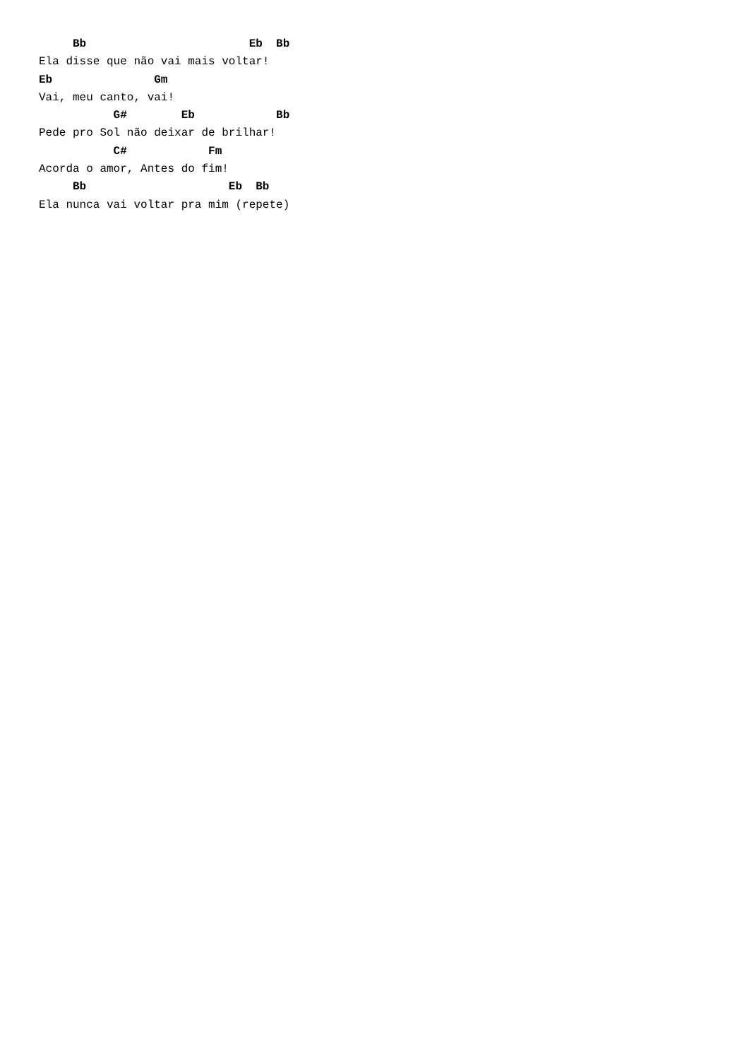Bb                        Eb  Bb
Ela disse que não vai mais voltar!
Eb               Gm
Vai, meu canto, vai!
           G#        Eb            Bb
Pede pro Sol não deixar de brilhar!
           C#            Fm
Acorda o amor, Antes do fim!
     Bb                     Eb  Bb
Ela nunca vai voltar pra mim (repete)